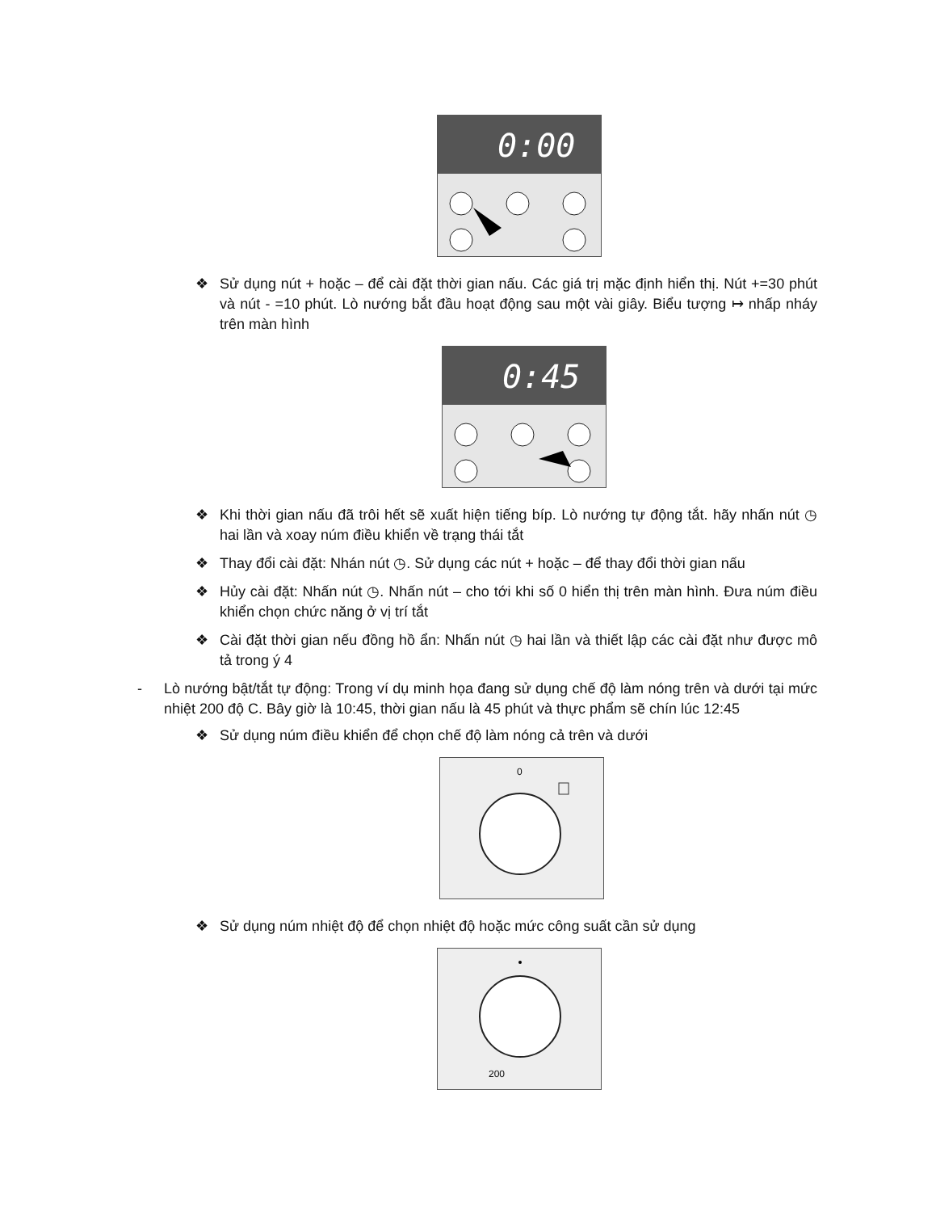0:00
❖ Sử dụng nút + hoặc – để cài đặt thời gian nấu. Các giá trị mặc định hiển thị. Nút +=30 phút và nút - =10 phút. Lò nướng bắt đầu hoạt động sau một vài giây. Biểu tượng ↦ nhấp nháy trên màn hình
0:45
❖ Khi thời gian nấu đã trôi hết sẽ xuất hiện tiếng bíp. Lò nướng tự động tắt. hãy nhấn nút ◷ hai lần và xoay núm điều khiển về trạng thái tắt
❖ Thay đổi cài đặt: Nhán nút ◷. Sử dụng các nút + hoặc – để thay đổi thời gian nấu
❖ Hủy cài đặt: Nhấn nút ◷. Nhấn nút – cho tới khi số 0 hiển thị trên màn hình. Đưa núm điều khiển chọn chức năng ở vị trí tắt
❖ Cài đặt thời gian nếu đồng hồ ẩn: Nhấn nút ◷ hai lần và thiết lập các cài đặt như được mô tả trong ý 4
- Lò nướng bật/tắt tự động: Trong ví dụ minh họa đang sử dụng chế độ làm nóng trên và dưới tại mức nhiệt 200 độ C. Bây giờ là 10:45, thời gian nấu là 45 phút và thực phẩm sẽ chín lúc 12:45
❖ Sử dụng núm điều khiển để chọn chế độ làm nóng cả trên và dưới
0
❖ Sử dụng núm nhiệt độ để chọn nhiệt độ hoặc mức công suất cần sử dụng
200